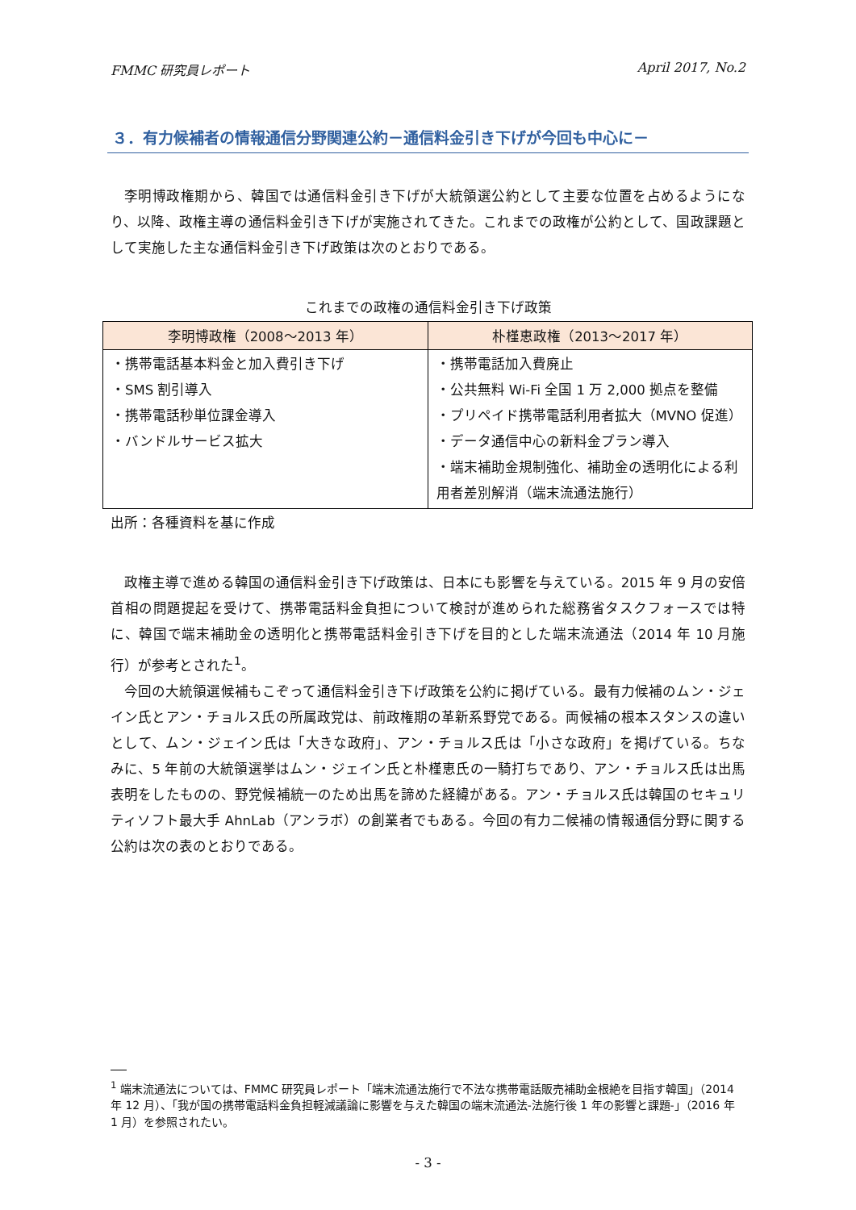FMMC 研究員レポート April 2017, No.2
３．有力候補者の情報通信分野関連公約－通信料金引き下げが今回も中心に－
李明博政権期から、韓国では通信料金引き下げが大統領選公約として主要な位置を占めるようになり、以降、政権主導の通信料金引き下げが実施されてきた。これまでの政権が公約として、国政課題として実施した主な通信料金引き下げ政策は次のとおりである。
これまでの政権の通信料金引き下げ政策
| 李明博政権（2008～2013 年） | 朴槿恵政権（2013～2017 年） |
| --- | --- |
| ・携帯電話基本料金と加入費引き下げ ・SMS 割引導入 ・携帯電話秒単位課金導入 ・バンドルサービス拡大 | ・携帯電話加入費廃止 ・公共無料 Wi-Fi 全国 1 万 2,000 拠点を整備 ・プリペイド携帯電話利用者拡大（MVNO 促進） ・データ通信中心の新料金プラン導入 ・端末補助金規制強化、補助金の透明化による利用者差別解消（端末流通法施行） |
出所：各種資料を基に作成
政権主導で進める韓国の通信料金引き下げ政策は、日本にも影響を与えている。2015 年 9 月の安倍首相の問題提起を受けて、携帯電話料金負担について検討が進められた総務省タスクフォースでは特に、韓国で端末補助金の透明化と携帯電話料金引き下げを目的とした端末流通法（2014 年 10 月施行）が参考とされた<sup>1</sup>。
今回の大統領選候補もこぞって通信料金引き下げ政策を公約に掲げている。最有力候補のムン・ジェイン氏とアン・チョルス氏の所属政党は、前政権期の革新系野党である。両候補の根本スタンスの違いとして、ムン・ジェイン氏は「大きな政府」、アン・チョルス氏は「小さな政府」を掲げている。ちなみに、5 年前の大統領選挙はムン・ジェイン氏と朴槿恵氏の一騎打ちであり、アン・チョルス氏は出馬表明をしたものの、野党候補統一のため出馬を諦めた経緯がある。アン・チョルス氏は韓国のセキュリティソフト最大手 AhnLab（アンラボ）の創業者でもある。今回の有力二候補の情報通信分野に関する公約は次の表のとおりである。
<sup>1</sup> 端末流通法については、FMMC 研究員レポート「端末流通法施行で不法な携帯電話販売補助金根絶を目指す韓国」（2014 年 12 月）、「我が国の携帯電話料金負担軽減議論に影響を与えた韓国の端末流通法-法施行後 1 年の影響と課題-」（2016 年 1 月）を参照されたい。
- 3 -